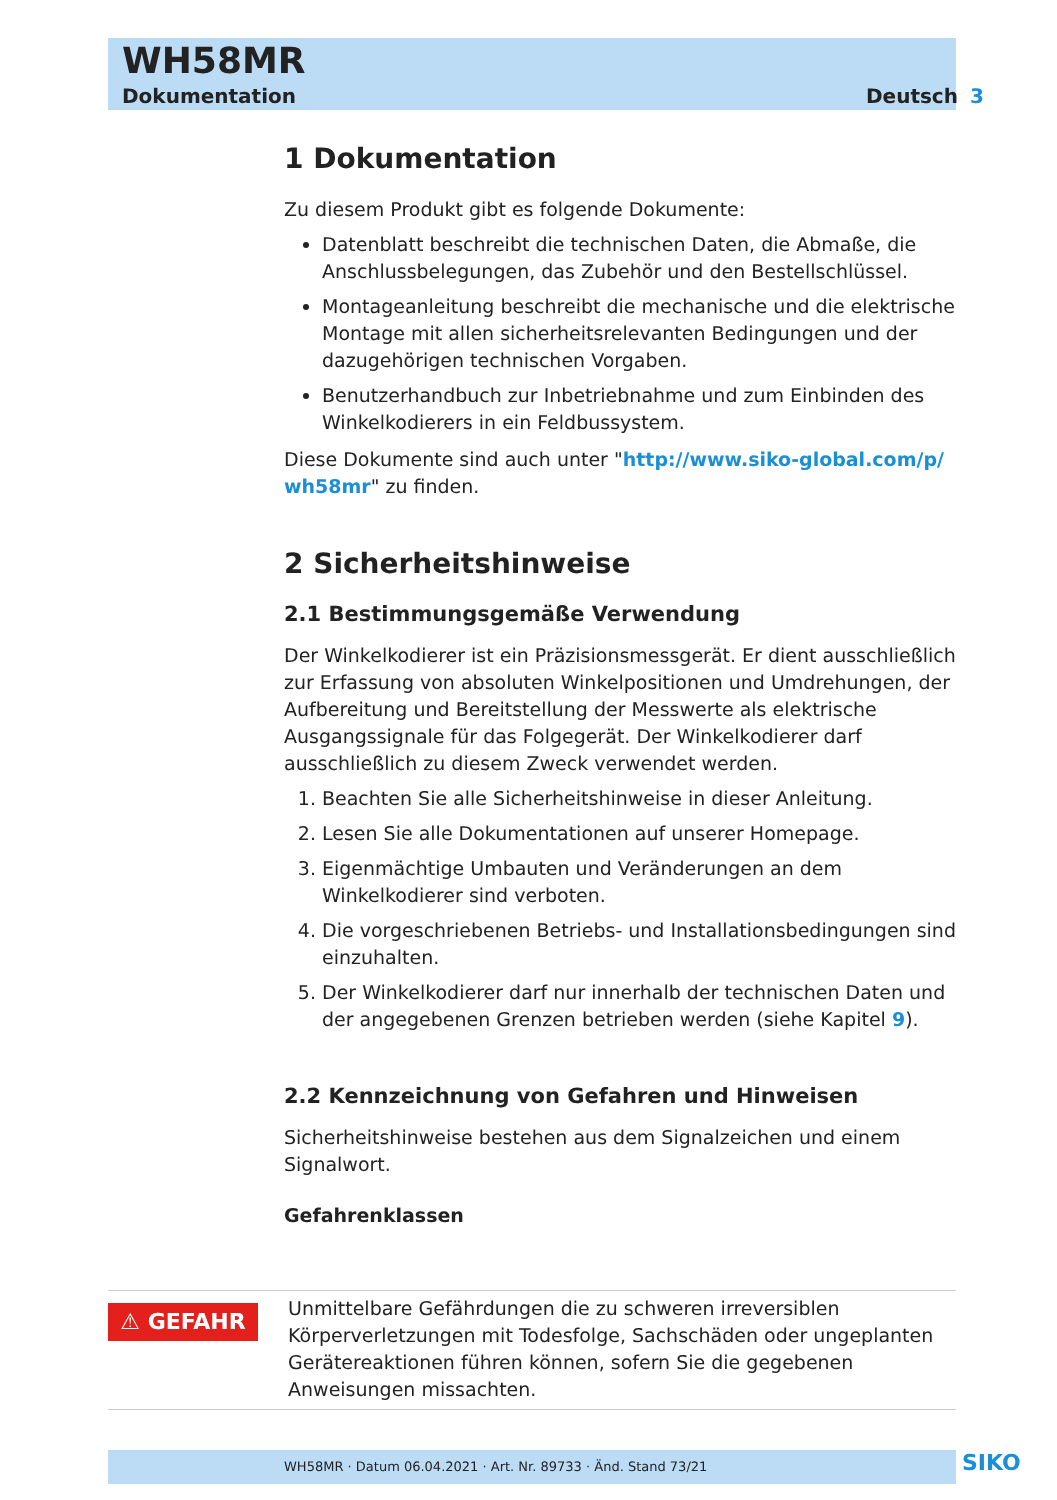WH58MR
Dokumentation Deutsch 3
1 Dokumentation
Zu diesem Produkt gibt es folgende Dokumente:
Datenblatt beschreibt die technischen Daten, die Abmaße, die Anschlussbelegungen, das Zubehör und den Bestellschlüssel.
Montageanleitung beschreibt die mechanische und die elektrische Montage mit allen sicherheitsrelevanten Bedingungen und der dazugehörigen technischen Vorgaben.
Benutzerhandbuch zur Inbetriebnahme und zum Einbinden des Winkelkodierers in ein Feldbussystem.
Diese Dokumente sind auch unter "http://www.siko-global.com/p/ wh58mr" zu finden.
2 Sicherheitshinweise
2.1 Bestimmungsgemäße Verwendung
Der Winkelkodierer ist ein Präzisionsmessgerät. Er dient ausschließlich zur Erfassung von absoluten Winkelpositionen und Umdrehungen, der Aufbereitung und Bereitstellung der Messwerte als elektrische Ausgangssignale für das Folgegerät. Der Winkelkodierer darf ausschließlich zu diesem Zweck verwendet werden.
1. Beachten Sie alle Sicherheitshinweise in dieser Anleitung.
2. Lesen Sie alle Dokumentationen auf unserer Homepage.
3. Eigenmächtige Umbauten und Veränderungen an dem Winkelkodierer sind verboten.
4. Die vorgeschriebenen Betriebs- und Installationsbedingungen sind einzuhalten.
5. Der Winkelkodierer darf nur innerhalb der technischen Daten und der angegebenen Grenzen betrieben werden (siehe Kapitel 9).
2.2 Kennzeichnung von Gefahren und Hinweisen
Sicherheitshinweise bestehen aus dem Signalzeichen und einem Signalwort.
Gefahrenklassen
⚠ GEFAHR
Unmittelbare Gefährdungen die zu schweren irreversiblen Körperverletzungen mit Todesfolge, Sachschäden oder ungeplanten Gerätereaktionen führen können, sofern Sie die gegebenen Anweisungen missachten.
WH58MR · Datum 06.04.2021 · Art. Nr. 89733 · Änd. Stand 73/21 SIKO